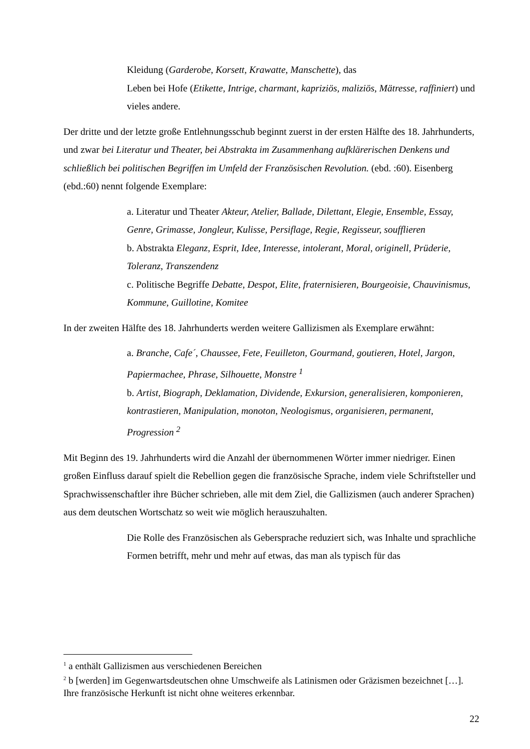Kleidung (Garderobe, Korsett, Krawatte, Manschette), das
Leben bei Hofe (Etikette, Intrige, charmant, kapriziös, maliziös, Mätresse, raffiniert) und vieles andere.
Der dritte und der letzte große Entlehnungsschub beginnt zuerst in der ersten Hälfte des 18. Jahrhunderts, und zwar bei Literatur und Theater, bei Abstrakta im Zusammenhang aufklärerischen Denkens und schließlich bei politischen Begriffen im Umfeld der Französischen Revolution. (ebd. :60). Eisenberg (ebd.:60) nennt folgende Exemplare:
a. Literatur und Theater Akteur, Atelier, Ballade, Dilettant, Elegie, Ensemble, Essay, Genre, Grimasse, Jongleur, Kulisse, Persiflage, Regie, Regisseur, soufflieren
b. Abstrakta Eleganz, Esprit, Idee, Interesse, intolerant, Moral, originell, Prüderie, Toleranz, Transzendenz
c. Politische Begriffe Debatte, Despot, Elite, fraternisieren, Bourgeoisie, Chauvinismus, Kommune, Guillotine, Komitee
In der zweiten Hälfte des 18. Jahrhunderts werden weitere Gallizismen als Exemplare erwähnt:
a. Branche, Cafe´, Chaussee, Fete, Feuilleton, Gourmand, goutieren, Hotel, Jargon, Papiermachee, Phrase, Silhouette, Monstre <sup>1</sup>
b. Artist, Biograph, Deklamation, Dividende, Exkursion, generalisieren, komponieren, kontrastieren, Manipulation, monoton, Neologismus, organisieren, permanent, Progression <sup>2</sup>
Mit Beginn des 19. Jahrhunderts wird die Anzahl der übernommenen Wörter immer niedriger. Einen großen Einfluss darauf spielt die Rebellion gegen die französische Sprache, indem viele Schriftsteller und Sprachwissenschaftler ihre Bücher schrieben, alle mit dem Ziel, die Gallizismen (auch anderer Sprachen) aus dem deutschen Wortschatz so weit wie möglich herauszuhalten.
Die Rolle des Französischen als Gebersprache reduziert sich, was Inhalte und sprachliche Formen betrifft, mehr und mehr auf etwas, das man als typisch für das
<sup>1</sup> a enthält Gallizismen aus verschiedenen Bereichen
<sup>2</sup> b [werden] im Gegenwartsdeutschen ohne Umschweife als Latinismen oder Gräzismen bezeichnet […]. Ihre französische Herkunft ist nicht ohne weiteres erkennbar.
22